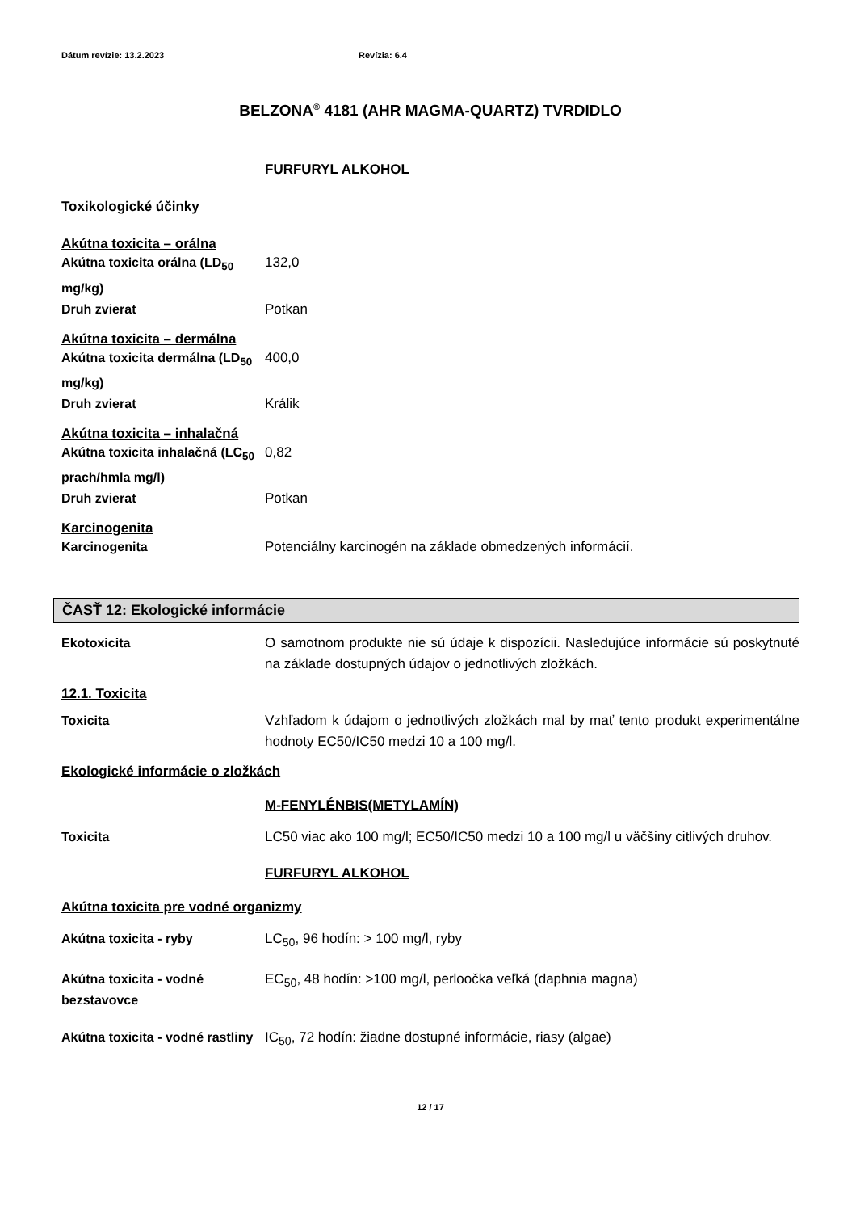Dátum revízie: 13.2.2023 Revízia: 6.4
BELZONA<sup>®</sup> 4181 (AHR MAGMA-QUARTZ) TVRDIDLO
FURFURYL ALKOHOL
Toxikologické účinky
Akútna toxicita – orálna
| Akútna toxicita orálna (LD<sub>50</sub> mg/kg) | 132,0 |
| Druh zvierat | Potkan |
Akútna toxicita – dermálna
| Akútna toxicita dermálna (LD<sub>50</sub> mg/kg) | 400,0 |
| Druh zvierat | Králik |
Akútna toxicita – inhalačná
| Akútna toxicita inhalačná (LC<sub>50</sub> prach/hmla mg/l) | 0,82 |
| Druh zvierat | Potkan |
Karcinogenita
| Karcinogenita | Potenciálny karcinogén na základe obmedzených informácií. |
ČASŤ 12: Ekologické informácie
| Ekotoxicita | O samotnom produkte nie sú údaje k dispozícii. Nasledujúce informácie sú poskytnuté na základe dostupných údajov o jednotlivých zložkách. |
12.1. Toxicita
| Toxicita | Vzhľadom k údajom o jednotlivých zložkách mal by mať tento produkt experimentálne hodnoty EC50/IC50 medzi 10 a 100 mg/l. |
Ekologické informácie o zložkách
M-FENYLÉNBIS(METYLAMÍN)
| Toxicita | LC50 viac ako 100 mg/l; EC50/IC50 medzi 10 a 100 mg/l u väčšiny citlivých druhov. |
FURFURYL ALKOHOL
Akútna toxicita pre vodné organizmy
| Akútna toxicita - ryby | LC<sub>50</sub>, 96 hodín: > 100 mg/l, ryby |
| Akútna toxicita - vodné bezstavovce | EC<sub>50</sub>, 48 hodín: >100 mg/l, perloočka veľká (daphnia magna) |
| Akútna toxicita - vodné rastliny | IC<sub>50</sub>, 72 hodín: žiadne dostupné informácie, riasy (algae) |
12 / 17